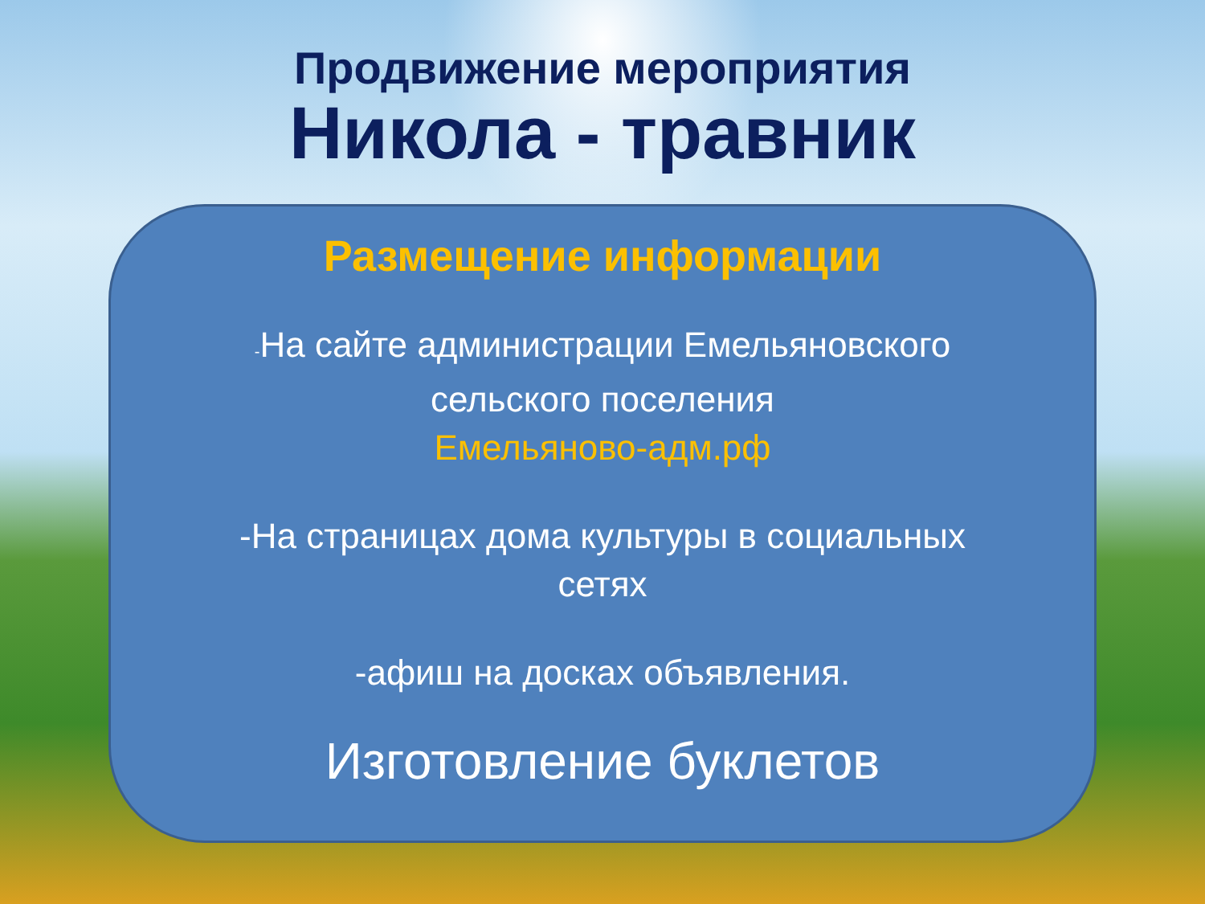Продвижение мероприятия
Никола - травник
Размещение информации
-На сайте администрации Емельяновского
сельского поселения
Емельяново-адм.рф
-На страницах дома культуры в социальных
сетях
-афиш на досках объявления.
Изготовление буклетов